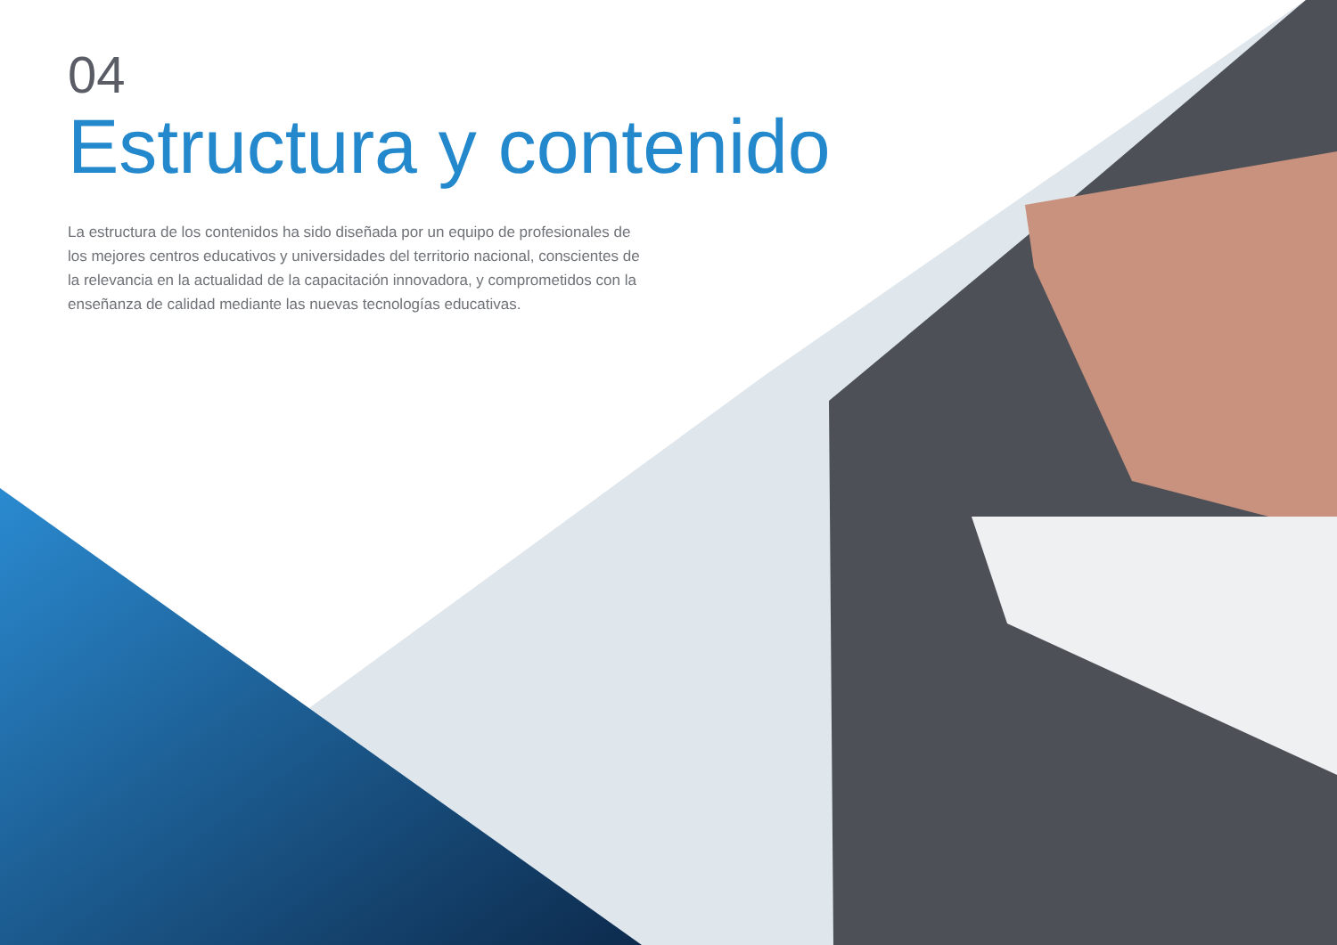04
Estructura y contenido
La estructura de los contenidos ha sido diseñada por un equipo de profesionales de los mejores centros educativos y universidades del territorio nacional, conscientes de la relevancia en la actualidad de la capacitación innovadora, y comprometidos con la enseñanza de calidad mediante las nuevas tecnologías educativas.